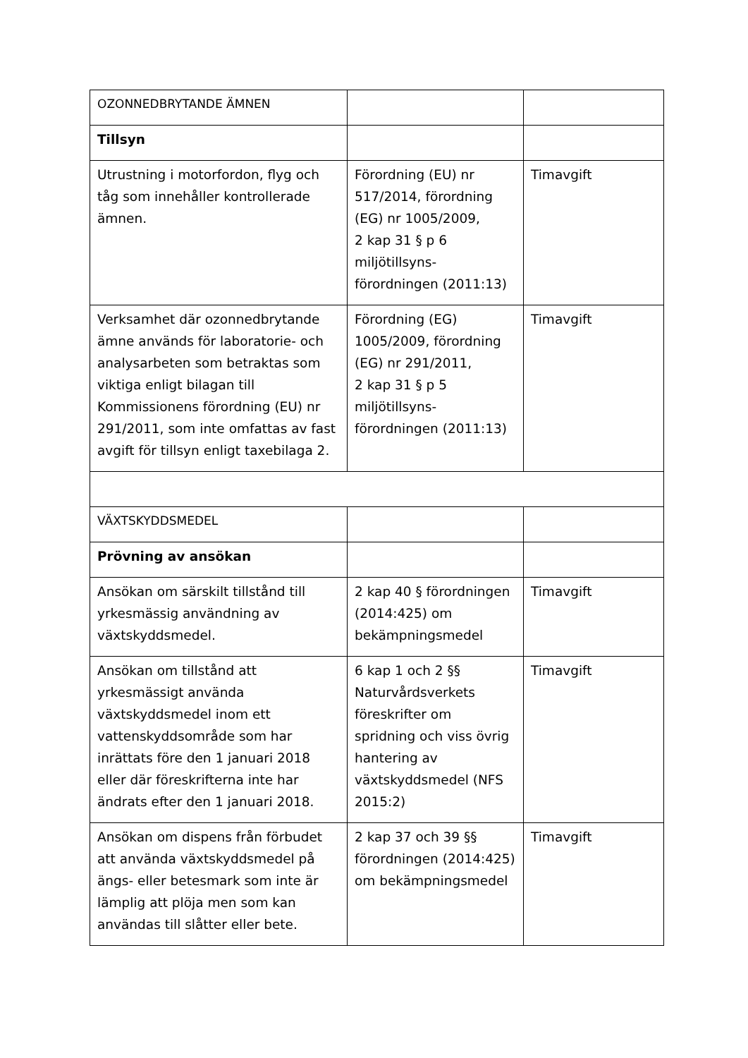| OZONNEDBRYTANDE ÄMNEN | | |
| Tillsyn | | |
| Utrustning i motorfordon, flyg och tåg som innehåller kontrollerade ämnen. | Förordning (EU) nr 517/2014, förordning (EG) nr 1005/2009, 2 kap 31 § p 6 miljötillsyns-förordningen (2011:13) | Timavgift |
| Verksamhet där ozonnedbrytande ämne används för laboratorie- och analysarbeten som betraktas som viktiga enligt bilagan till Kommissionens förordning (EU) nr 291/2011, som inte omfattas av fast avgift för tillsyn enligt taxebilaga 2. | Förordning (EG) 1005/2009, förordning (EG) nr 291/2011, 2 kap 31 § p 5 miljötillsyns-förordningen (2011:13) | Timavgift |
| VÄXTSKYDDSMEDEL | | |
| Prövning av ansökan | | |
| Ansökan om särskilt tillstånd till yrkesmässig användning av växtskyddsmedel. | 2 kap 40 § förordningen (2014:425) om bekämpningsmedel | Timavgift |
| Ansökan om tillstånd att yrkesmässigt använda växtskyddsmedel inom ett vattenskyddsområde som har inrättats före den 1 januari 2018 eller där föreskrifterna inte har ändrats efter den 1 januari 2018. | 6 kap 1 och 2 §§ Naturvårdsverkets föreskrifter om spridning och viss övrig hantering av växtskyddsmedel (NFS 2015:2) | Timavgift |
| Ansökan om dispens från förbudet att använda växtskyddsmedel på ängs- eller betesmark som inte är lämplig att plöja men som kan användas till slåtter eller bete. | 2 kap 37 och 39 §§ förordningen (2014:425) om bekämpningsmedel | Timavgift |